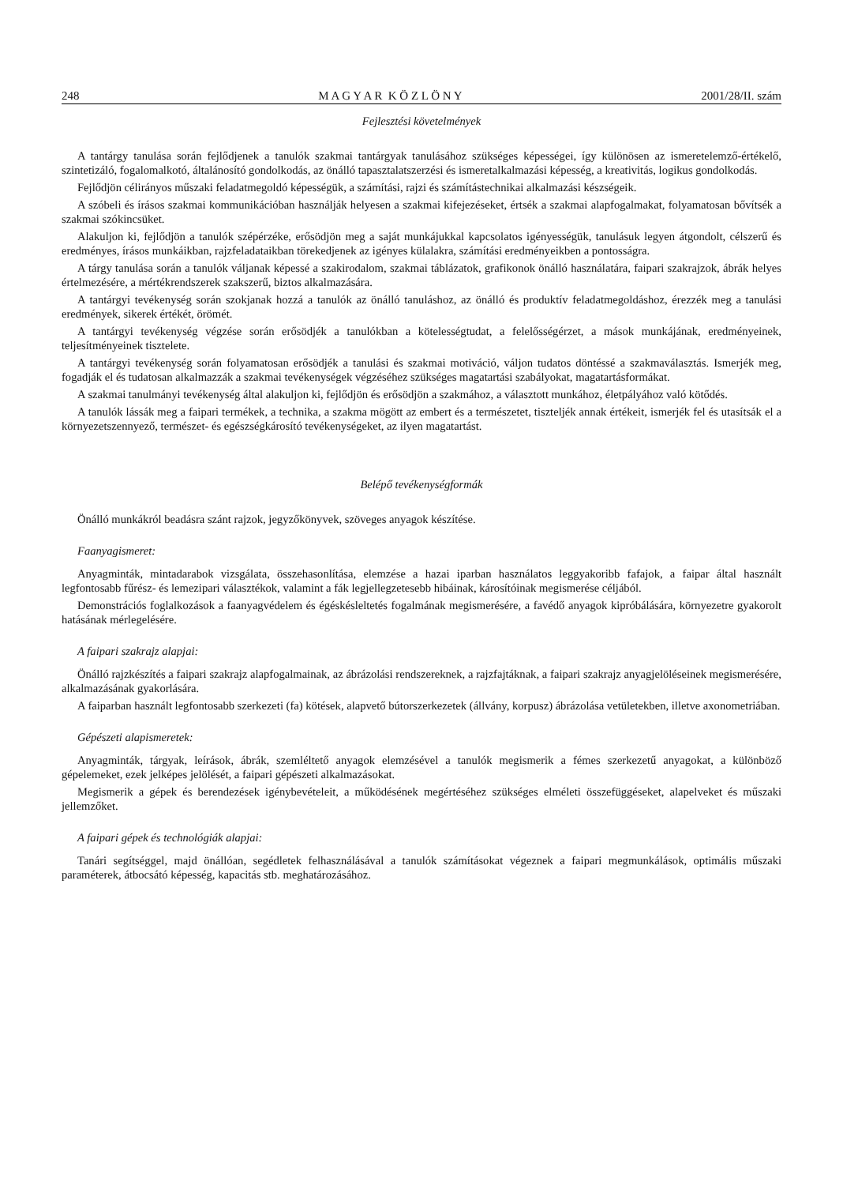248 M A G Y A R K Ö Z L Ö N Y 2001/28/II. szám
Fejlesztési követelmények
A tantárgy tanulása során fejlődjenek a tanulók szakmai tantárgyak tanulásához szükséges képességei, így különösen az ismeretelemző-értékelő, szintetizáló, fogalomalkotó, általánosító gondolkodás, az önálló tapasztalatszerzési és ismeretalkalmazási képesség, a kreativitás, logikus gondolkodás.
Fejlődjön célirányos műszaki feladatmegoldó képességük, a számítási, rajzi és számítástechnikai alkalmazási készségeik.
A szóbeli és írásos szakmai kommunikációban használják helyesen a szakmai kifejezéseket, értsék a szakmai alapfogalmakat, folyamatosan bővítsék a szakmai szókincsüket.
Alakuljon ki, fejlődjön a tanulók szépérzéke, erősödjön meg a saját munkájukkal kapcsolatos igényességük, tanulásuk legyen átgondolt, célszerű és eredményes, írásos munkáikban, rajzfeladataikban törekedjenek az igényes külalakra, számítási eredményeikben a pontosságra.
A tárgy tanulása során a tanulók váljanak képessé a szakirodalom, szakmai táblázatok, grafikonok önálló használatára, faipari szakrajzok, ábrák helyes értelmezésére, a mértékrendszerek szakszerű, biztos alkalmazására.
A tantárgyi tevékenység során szokjanak hozzá a tanulók az önálló tanuláshoz, az önálló és produktív feladatmegoldáshoz, érezzék meg a tanulási eredmények, sikerek értékét, örömét.
A tantárgyi tevékenység végzése során erősödjék a tanulókban a kötelességtudat, a felelősségérzet, a mások munkájának, eredményeinek, teljesítményeinek tisztelete.
A tantárgyi tevékenység során folyamatosan erősödjék a tanulási és szakmai motiváció, váljon tudatos döntéssé a szakmaválasztás. Ismerjék meg, fogadják el és tudatosan alkalmazzák a szakmai tevékenységek végzéséhez szükséges magatartási szabályokat, magatartásformákat.
A szakmai tanulmányi tevékenység által alakuljon ki, fejlődjön és erősödjön a szakmához, a választott munkához, életpályához való kötődés.
A tanulók lássák meg a faipari termékek, a technika, a szakma mögött az embert és a természetet, tiszteljék annak értékeit, ismerjék fel és utasítsák el a környezetszennyező, természet- és egészségkárosító tevékenységeket, az ilyen magatartást.
Belépő tevékenységformák
Önálló munkákról beadásra szánt rajzok, jegyzőkönyvek, szöveges anyagok készítése.
Faanyagismeret:
Anyagminták, mintadarabok vizsgálata, összehasonlítása, elemzése a hazai iparban használatos leggyakoribb fafajok, a faipar által használt legfontosabb fűrész- és lemezipari választékok, valamint a fák legjellegzetesebb hibáinak, károsítóinak megismerése céljából.
Demonstrációs foglalkozások a faanyagvédelem és égéskésleltetés fogalmának megismerésére, a favédő anyagok kipróbálására, környezetre gyakorolt hatásának mérlegelésére.
A faipari szakrajz alapjai:
Önálló rajzkészítés a faipari szakrajz alapfogalmainak, az ábrázolási rendszereknek, a rajzfajtáknak, a faipari szakrajz anyagjelöléseinek megismerésére, alkalmazásának gyakorlására.
A faiparban használt legfontosabb szerkezeti (fa) kötések, alapvető bútorszerkezetek (állvány, korpusz) ábrázolása vetületekben, illetve axonometriában.
Gépészeti alapismeretek:
Anyagminták, tárgyak, leírások, ábrák, szemléltető anyagok elemzésével a tanulók megismerik a fémes szerkezetű anyagokat, a különböző gépelemeket, ezek jelképes jelölését, a faipari gépészeti alkalmazásokat.
Megismerik a gépek és berendezések igénybevételeit, a működésének megértéséhez szükséges elméleti összefüggéseket, alapelveket és műszaki jellemzőket.
A faipari gépek és technológiák alapjai:
Tanári segítséggel, majd önállóan, segédletek felhasználásával a tanulók számításokat végeznek a faipari megmunkálások, optimális műszaki paraméterek, átbocsátó képesség, kapacitás stb. meghatározásához.